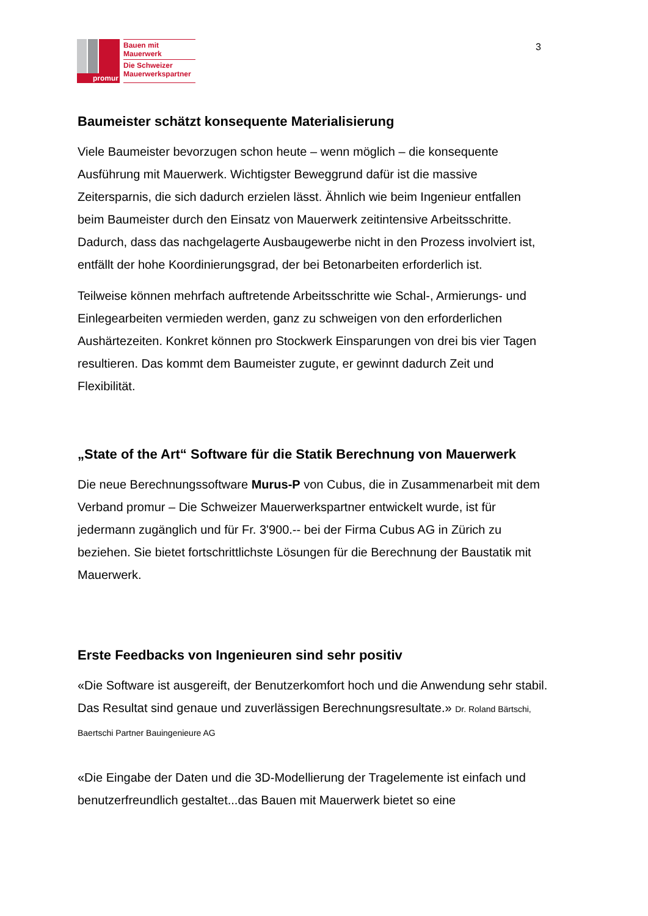promur
Bauen mit
Mauerwerk
Die Schweizer
Mauerwerkspartner
3
Baumeister schätzt konsequente Materialisierung
Viele Baumeister bevorzugen schon heute – wenn möglich – die konsequente Ausführung mit Mauerwerk. Wichtigster Beweggrund dafür ist die massive Zeitersparnis, die sich dadurch erzielen lässt. Ähnlich wie beim Ingenieur entfallen beim Baumeister durch den Einsatz von Mauerwerk zeitintensive Arbeitsschritte. Dadurch, dass das nachgelagerte Ausbaugewerbe nicht in den Prozess involviert ist, entfällt der hohe Koordinierungsgrad, der bei Betonarbeiten erforderlich ist.
Teilweise können mehrfach auftretende Arbeitsschritte wie Schal-, Armierungs- und Einlegearbeiten vermieden werden, ganz zu schweigen von den erforderlichen Aushärtezeiten. Konkret können pro Stockwerk Einsparungen von drei bis vier Tagen resultieren. Das kommt dem Baumeister zugute, er gewinnt dadurch Zeit und Flexibilität.
„State of the Art“ Software für die Statik Berechnung von Mauerwerk
Die neue Berechnungssoftware Murus-P von Cubus, die in Zusammenarbeit mit dem Verband promur – Die Schweizer Mauerwerkspartner entwickelt wurde, ist für jedermann zugänglich und für Fr. 3'900.-- bei der Firma Cubus AG in Zürich zu beziehen. Sie bietet fortschrittlichste Lösungen für die Berechnung der Baustatik mit Mauerwerk.
Erste Feedbacks von Ingenieuren sind sehr positiv
«Die Software ist ausgereift, der Benutzerkomfort hoch und die Anwendung sehr stabil. Das Resultat sind genaue und zuverlässigen Berechnungsresultate.» Dr. Roland Bärtschi, Baertschi Partner Bauingenieure AG
«Die Eingabe der Daten und die 3D-Modellierung der Tragelemente ist einfach und benutzerfreundlich gestaltet...das Bauen mit Mauerwerk bietet so eine